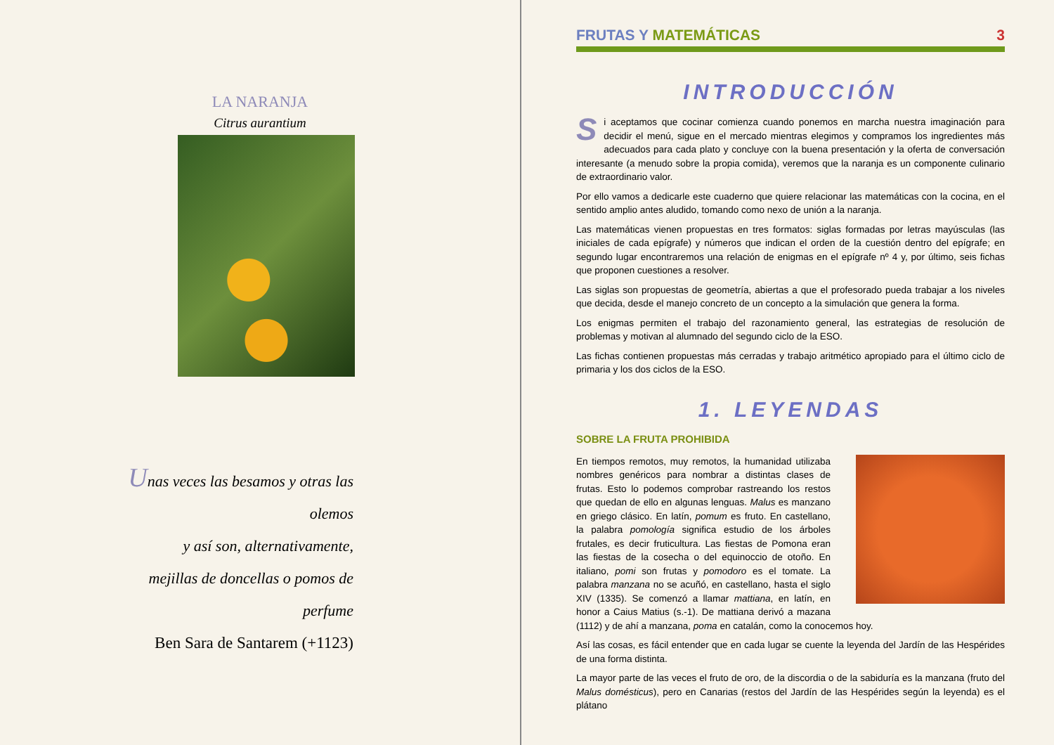LA NARANJA
Citrus aurantium
Unas veces las besamos y otras las olemos
y así son, alternativamente,
mejillas de doncellas o pomos de perfume
Ben Sara de Santarem (+1123)
FRUTAS Y MATEMÁTICAS 3
INTRODUCCIÓN
Si aceptamos que cocinar comienza cuando ponemos en marcha nuestra imaginación para decidir el menú, sigue en el mercado mientras elegimos y compramos los ingredientes más adecuados para cada plato y concluye con la buena presentación y la oferta de conversación interesante (a menudo sobre la propia comida), veremos que la naranja es un componente culinario de extraordinario valor.
Por ello vamos a dedicarle este cuaderno que quiere relacionar las matemáticas con la cocina, en el sentido amplio antes aludido, tomando como nexo de unión a la naranja.
Las matemáticas vienen propuestas en tres formatos: siglas formadas por letras mayúsculas (las iniciales de cada epígrafe) y números que indican el orden de la cuestión dentro del epígrafe; en segundo lugar encontraremos una relación de enigmas en el epígrafe nº 4 y, por último, seis fichas que proponen cuestiones a resolver.
Las siglas son propuestas de geometría, abiertas a que el profesorado pueda trabajar a los niveles que decida, desde el manejo concreto de un concepto a la simulación que genera la forma.
Los enigmas permiten el trabajo del razonamiento general, las estrategias de resolución de problemas y motivan al alumnado del segundo ciclo de la ESO.
Las fichas contienen propuestas más cerradas y trabajo aritmético apropiado para el último ciclo de primaria y los dos ciclos de la ESO.
1. LEYENDAS
SOBRE LA FRUTA PROHIBIDA
En tiempos remotos, muy remotos, la humanidad utilizaba nombres genéricos para nombrar a distintas clases de frutas. Esto lo podemos comprobar rastreando los restos que quedan de ello en algunas lenguas. Malus es manzano en griego clásico. En latín, pomum es fruto. En castellano, la palabra pomología significa estudio de los árboles frutales, es decir fruticultura. Las fiestas de Pomona eran las fiestas de la cosecha o del equinoccio de otoño. En italiano, pomi son frutas y pomodoro es el tomate. La palabra manzana no se acuñó, en castellano, hasta el siglo XIV (1335). Se comenzó a llamar mattiana, en latín, en honor a Caius Matius (s.-1). De mattiana derivó a mazana (1112) y de ahí a manzana, poma en catalán, como la conocemos hoy.
Así las cosas, es fácil entender que en cada lugar se cuente la leyenda del Jardín de las Hespérides de una forma distinta.
La mayor parte de las veces el fruto de oro, de la discordia o de la sabiduría es la manzana (fruto del Malus domésticus), pero en Canarias (restos del Jardín de las Hespérides según la leyenda) es el plátano